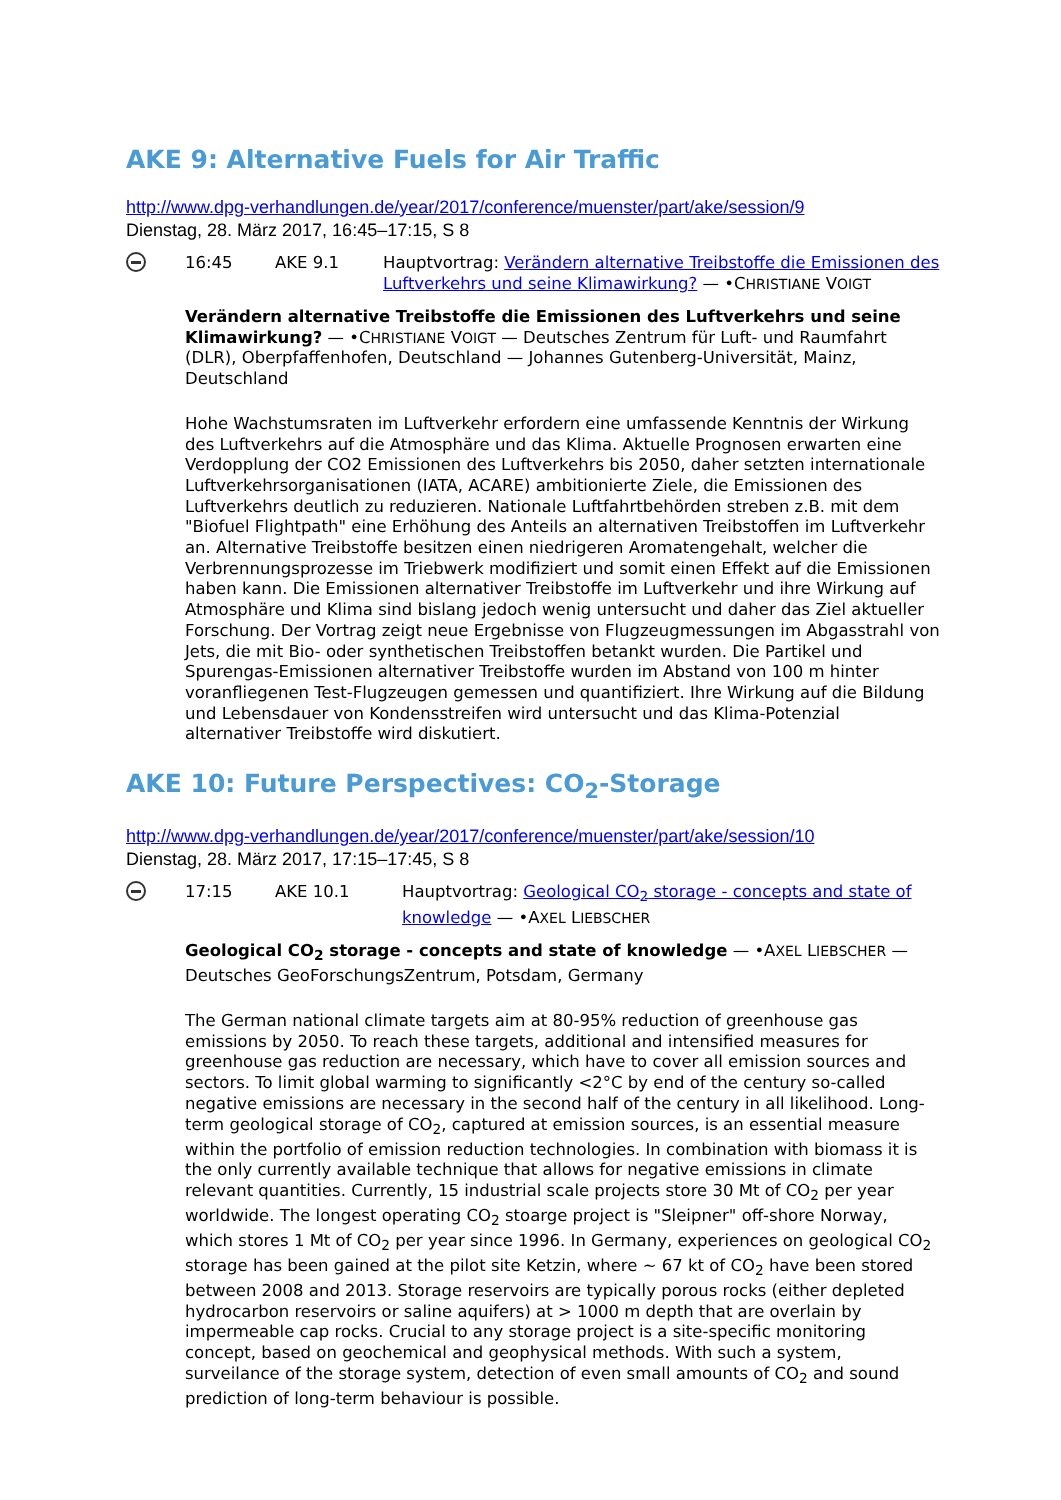AKE 9: Alternative Fuels for Air Traffic
http://www.dpg-verhandlungen.de/year/2017/conference/muenster/part/ake/session/9
Dienstag, 28. März 2017, 16:45–17:15, S 8
16:45 AKE 9.1 Hauptvortrag: Verändern alternative Treibstoffe die Emissionen des Luftverkehrs und seine Klimawirkung? — •CHRISTIANE VOIGT
Verändern alternative Treibstoffe die Emissionen des Luftverkehrs und seine Klimawirkung? — •CHRISTIANE VOIGT — Deutsches Zentrum für Luft- und Raumfahrt (DLR), Oberpfaffenhofen, Deutschland — Johannes Gutenberg-Universität, Mainz, Deutschland
Hohe Wachstumsraten im Luftverkehr erfordern eine umfassende Kenntnis der Wirkung des Luftverkehrs auf die Atmosphäre und das Klima. Aktuelle Prognosen erwarten eine Verdopplung der CO2 Emissionen des Luftverkehrs bis 2050, daher setzten internationale Luftverkehrsorganisationen (IATA, ACARE) ambitionierte Ziele, die Emissionen des Luftverkehrs deutlich zu reduzieren. Nationale Luftfahrtbehörden streben z.B. mit dem "Biofuel Flightpath" eine Erhöhung des Anteils an alternativen Treibstoffen im Luftverkehr an. Alternative Treibstoffe besitzen einen niedrigeren Aromatengehalt, welcher die Verbrennungsprozesse im Triebwerk modifiziert und somit einen Effekt auf die Emissionen haben kann. Die Emissionen alternativer Treibstoffe im Luftverkehr und ihre Wirkung auf Atmosphäre und Klima sind bislang jedoch wenig untersucht und daher das Ziel aktueller Forschung. Der Vortrag zeigt neue Ergebnisse von Flugzeugmessungen im Abgasstrahl von Jets, die mit Bio- oder synthetischen Treibstoffen betankt wurden. Die Partikel und Spurengas-Emissionen alternativer Treibstoffe wurden im Abstand von 100 m hinter voranfliegenen Test-Flugzeugen gemessen und quantifiziert. Ihre Wirkung auf die Bildung und Lebensdauer von Kondensstreifen wird untersucht und das Klima-Potenzial alternativer Treibstoffe wird diskutiert.
AKE 10: Future Perspectives: CO<sub>2</sub>-Storage
http://www.dpg-verhandlungen.de/year/2017/conference/muenster/part/ake/session/10
Dienstag, 28. März 2017, 17:15–17:45, S 8
17:15 AKE 10.1 Hauptvortrag: Geological CO<sub>2</sub> storage - concepts and state of knowledge — •AXEL LIEBSCHER
Geological CO<sub>2</sub> storage - concepts and state of knowledge — •AXEL LIEBSCHER — Deutsches GeoForschungsZentrum, Potsdam, Germany
The German national climate targets aim at 80-95% reduction of greenhouse gas emissions by 2050. To reach these targets, additional and intensified measures for greenhouse gas reduction are necessary, which have to cover all emission sources and sectors. To limit global warming to significantly <2°C by end of the century so-called negative emissions are necessary in the second half of the century in all likelihood. Long-term geological storage of CO<sub>2</sub>, captured at emission sources, is an essential measure within the portfolio of emission reduction technologies. In combination with biomass it is the only currently available technique that allows for negative emissions in climate relevant quantities. Currently, 15 industrial scale projects store 30 Mt of CO<sub>2</sub> per year worldwide. The longest operating CO<sub>2</sub> stoarge project is "Sleipner" off-shore Norway, which stores 1 Mt of CO<sub>2</sub> per year since 1996. In Germany, experiences on geological CO<sub>2</sub> storage has been gained at the pilot site Ketzin, where ~ 67 kt of CO<sub>2</sub> have been stored between 2008 and 2013. Storage reservoirs are typically porous rocks (either depleted hydrocarbon reservoirs or saline aquifers) at > 1000 m depth that are overlain by impermeable cap rocks. Crucial to any storage project is a site-specific monitoring concept, based on geochemical and geophysical methods. With such a system, surveilance of the storage system, detection of even small amounts of CO<sub>2</sub> and sound prediction of long-term behaviour is possible.